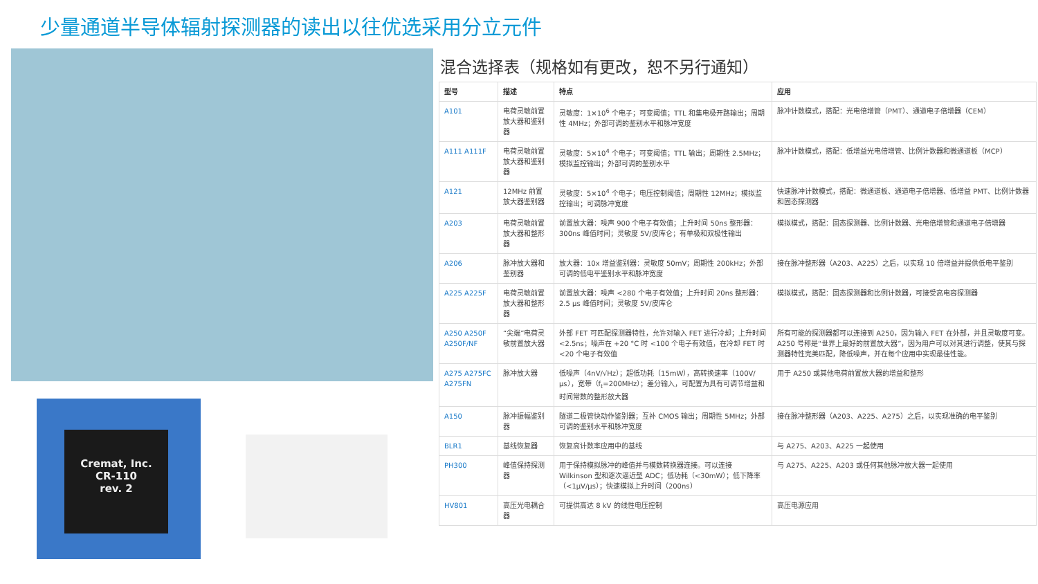少量通道半导体辐射探测器的读出以往优选采用分立元件
Cremat, Inc.
CR-110
rev. 2
混合选择表（规格如有更改，恕不另行通知）
| 型号 | 描述 | 特点 | 应用 |
| --- | --- | --- | --- |
| A101 | 电荷灵敏前置放大器和鉴别器 | 灵敏度：1×10<sup>6</sup> 个电子；可变阈值；TTL 和集电极开路输出；周期性 4MHz；外部可调的鉴别水平和脉冲宽度 | 脉冲计数模式，搭配：光电倍增管（PMT）、通道电子倍增器（CEM） |
| A111 A111F | 电荷灵敏前置放大器和鉴别器 | 灵敏度：5×10<sup>4</sup> 个电子；可变阈值；TTL 输出；周期性 2.5MHz；模拟监控输出；外部可调的鉴别水平 | 脉冲计数模式，搭配：低增益光电倍增管、比例计数器和微通道板（MCP） |
| A121 | 12MHz 前置放大器鉴别器 | 灵敏度：5×10<sup>4</sup> 个电子；电压控制阈值；周期性 12MHz；模拟监控输出；可调脉冲宽度 | 快速脉冲计数模式，搭配：微通道板、通道电子倍增器、低增益 PMT、比例计数器和固态探测器 |
| A203 | 电荷灵敏前置放大器和整形器 | 前置放大器：噪声 900 个电子有效值；上升时间 50ns 整形器：300ns 峰值时间；灵敏度 5V/皮库仑；有单极和双极性输出 | 模拟模式，搭配：固态探测器、比例计数器、光电倍增管和通道电子倍增器 |
| A206 | 脉冲放大器和鉴别器 | 放大器：10x 增益鉴别器：灵敏度 50mV；周期性 200kHz；外部可调的低电平鉴别水平和脉冲宽度 | 接在脉冲整形器（A203、A225）之后，以实现 10 倍增益并提供低电平鉴别 |
| A225 A225F | 电荷灵敏前置放大器和整形器 | 前置放大器：噪声 <280 个电子有效值；上升时间 20ns 整形器：2.5 μs 峰值时间；灵敏度 5V/皮库仑 | 模拟模式，搭配：固态探测器和比例计数器，可接受高电容探测器 |
| A250 A250F A250F/NF | “尖端”电荷灵敏前置放大器 | 外部 FET 可匹配探测器特性，允许对输入 FET 进行冷却；上升时间 <2.5ns；噪声在 +20 °C 时 <100 个电子有效值，在冷却 FET 时 <20 个电子有效值 | 所有可能的探测器都可以连接到 A250，因为输入 FET 在外部，并且灵敏度可变。A250 号称是“世界上最好的前置放大器”，因为用户可以对其进行调整，使其与探测器特性完美匹配，降低噪声，并在每个应用中实现最佳性能。 |
| A275 A275FC A275FN | 脉冲放大器 | 低噪声（4nV/√Hz）；超低功耗（15mW），高转换速率（100V/μs），宽带（f<sub>t</sub>=200MHz）；差分输入，可配置为具有可调节增益和时间常数的整形放大器 | 用于 A250 或其他电荷前置放大器的增益和整形 |
| A150 | 脉冲振幅鉴别器 | 隧道二极管快动作鉴别器；互补 CMOS 输出；周期性 5MHz；外部可调的鉴别水平和脉冲宽度 | 接在脉冲整形器（A203、A225、A275）之后，以实现准确的电平鉴别 |
| BLR1 | 基线恢复器 | 恢复高计数率应用中的基线 | 与 A275、A203、A225 一起使用 |
| PH300 | 峰值保持探测器 | 用于保持模拟脉冲的峰值并与模数转换器连接。可以连接 Wilkinson 型和逐次逼近型 ADC；低功耗（<30mW）；低下降率（<1μV/μs）；快速模拟上升时间（200ns） | 与 A275、A225、A203 或任何其他脉冲放大器一起使用 |
| HV801 | 高压光电耦合器 | 可提供高达 8 kV 的线性电压控制 | 高压电源应用 |